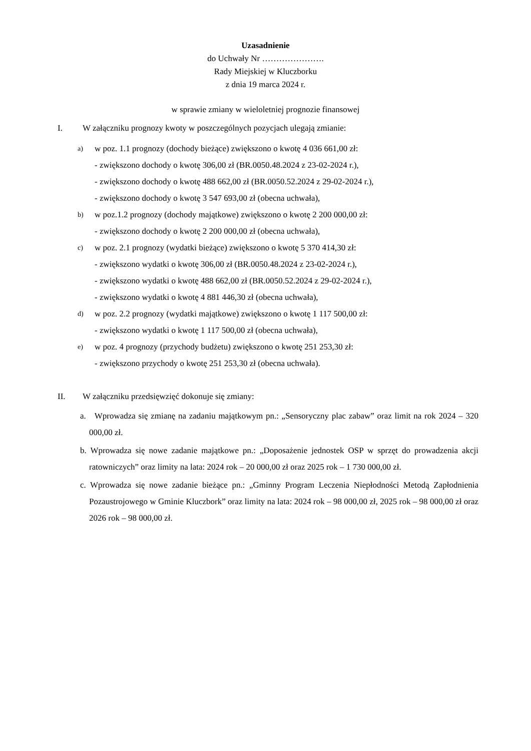Uzasadnienie
do Uchwały Nr ………………….
Rady Miejskiej w Kluczborku
z dnia 19 marca 2024 r.
w sprawie zmiany w wieloletniej prognozie finansowej
I. W załączniku prognozy kwoty w poszczególnych pozycjach ulegają zmianie:
a) w poz. 1.1 prognozy (dochody bieżące) zwiększono o kwotę 4 036 661,00 zł:
- zwiększono dochody o kwotę 306,00 zł (BR.0050.48.2024 z 23-02-2024 r.),
- zwiększono dochody o kwotę 488 662,00 zł (BR.0050.52.2024 z 29-02-2024 r.),
- zwiększono dochody o kwotę 3 547 693,00 zł (obecna uchwała),
b) w poz.1.2 prognozy (dochody majątkowe) zwiększono o kwotę 2 200 000,00 zł:
- zwiększono dochody o kwotę 2 200 000,00 zł (obecna uchwała),
c) w poz. 2.1 prognozy (wydatki bieżące) zwiększono o kwotę 5 370 414,30 zł:
- zwiększono wydatki o kwotę 306,00 zł (BR.0050.48.2024 z 23-02-2024 r.),
- zwiększono wydatki o kwotę 488 662,00 zł (BR.0050.52.2024 z 29-02-2024 r.),
- zwiększono wydatki o kwotę 4 881 446,30 zł (obecna uchwała),
d) w poz. 2.2 prognozy (wydatki majątkowe) zwiększono o kwotę 1 117 500,00 zł:
- zwiększono wydatki o kwotę 1 117 500,00 zł (obecna uchwała),
e) w poz. 4 prognozy (przychody budżetu) zwiększono o kwotę 251 253,30 zł:
- zwiększono przychody o kwotę 251 253,30 zł (obecna uchwała).
II. W załączniku przedsięwzięć dokonuje się zmiany:
a. Wprowadza się zmianę na zadaniu majątkowym pn.: „Sensoryczny plac zabaw” oraz limit na rok 2024 – 320 000,00 zł.
b. Wprowadza się nowe zadanie majątkowe pn.: „Doposażenie jednostek OSP w sprzęt do prowadzenia akcji ratowniczych” oraz limity na lata: 2024 rok – 20 000,00 zł oraz 2025 rok – 1 730 000,00 zł.
c. Wprowadza się nowe zadanie bieżące pn.: „Gminny Program Leczenia Niepłodności Metodą Zapłodnienia Pozaustrojowego w Gminie Kluczbork” oraz limity na lata: 2024 rok – 98 000,00 zł, 2025 rok – 98 000,00 zł oraz 2026 rok – 98 000,00 zł.